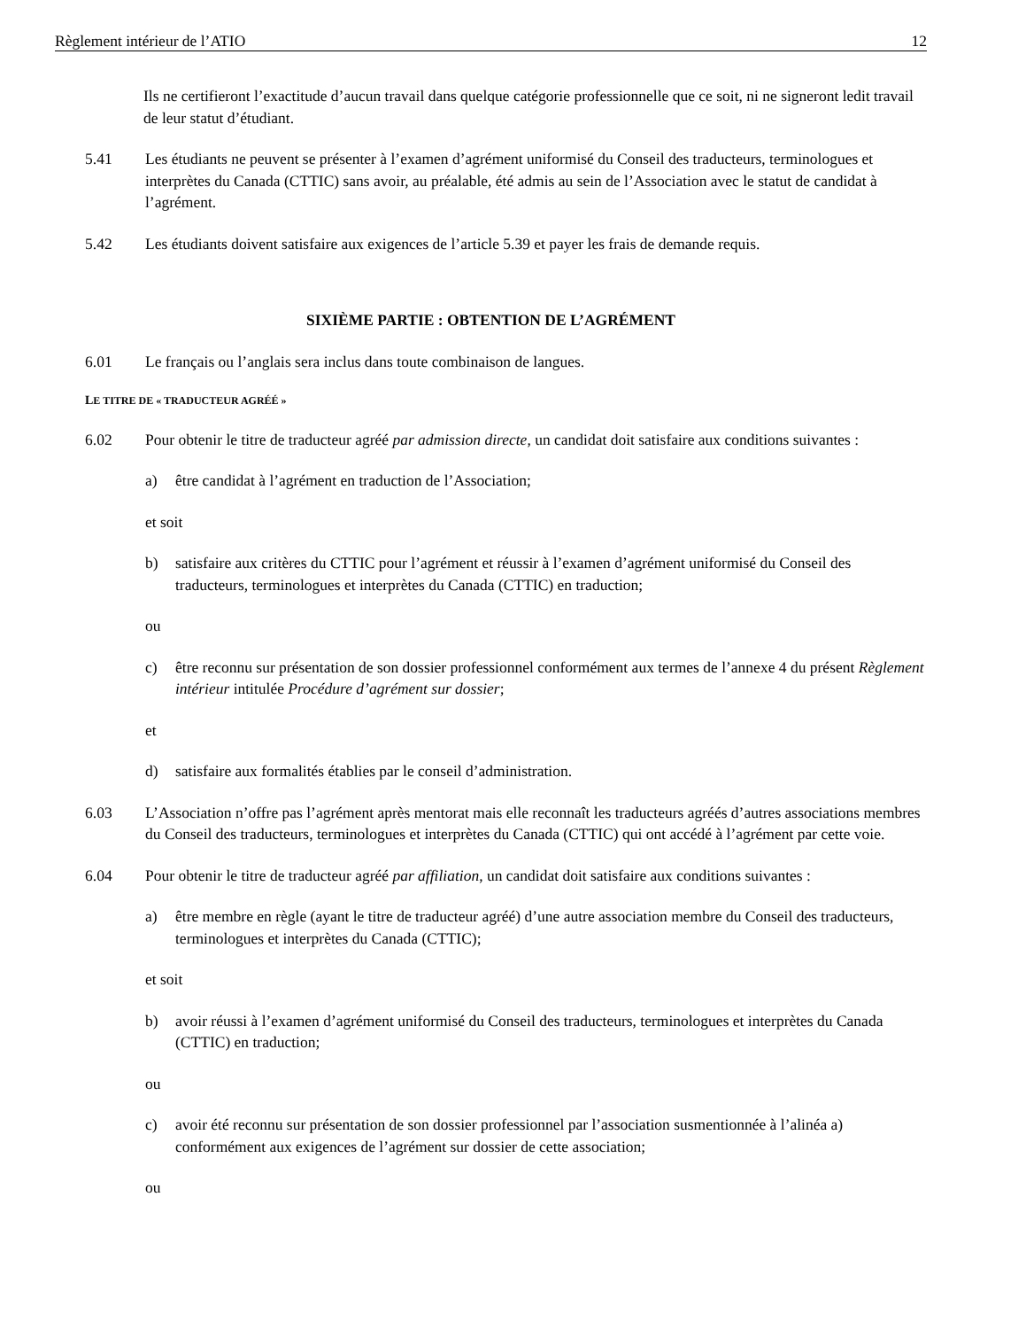Règlement intérieur de l’ATIO 12
Ils ne certifieront l’exactitude d’aucun travail dans quelque catégorie professionnelle que ce soit, ni ne signeront ledit travail de leur statut d’étudiant.
5.41 Les étudiants ne peuvent se présenter à l’examen d’agrément uniformisé du Conseil des traducteurs, terminologues et interprètes du Canada (CTTIC) sans avoir, au préalable, été admis au sein de l’Association avec le statut de candidat à l’agrément.
5.42 Les étudiants doivent satisfaire aux exigences de l’article 5.39 et payer les frais de demande requis.
SIXIÈME PARTIE : OBTENTION DE L’AGRÉMENT
6.01 Le français ou l’anglais sera inclus dans toute combinaison de langues.
LE TITRE DE « TRADUCTEUR AGRÉÉ »
6.02 Pour obtenir le titre de traducteur agréé par admission directe, un candidat doit satisfaire aux conditions suivantes :
a) être candidat à l’agrément en traduction de l’Association;
et soit
b) satisfaire aux critères du CTTIC pour l’agrément et réussir à l’examen d’agrément uniformisé du Conseil des traducteurs, terminologues et interprètes du Canada (CTTIC) en traduction;
ou
c) être reconnu sur présentation de son dossier professionnel conformément aux termes de l’annexe 4 du présent Règlement intérieur intitulée Procédure d’agrément sur dossier;
et
d) satisfaire aux formalités établies par le conseil d’administration.
6.03 L’Association n’offre pas l’agrément après mentorat mais elle reconnaît les traducteurs agréés d’autres associations membres du Conseil des traducteurs, terminologues et interprètes du Canada (CTTIC) qui ont accédé à l’agrément par cette voie.
6.04 Pour obtenir le titre de traducteur agréé par affiliation, un candidat doit satisfaire aux conditions suivantes :
a) être membre en règle (ayant le titre de traducteur agréé) d’une autre association membre du Conseil des traducteurs, terminologues et interprètes du Canada (CTTIC);
et soit
b) avoir réussi à l’examen d’agrément uniformisé du Conseil des traducteurs, terminologues et interprètes du Canada (CTTIC) en traduction;
ou
c) avoir été reconnu sur présentation de son dossier professionnel par l’association susmentionnée à l’alinéa a) conformément aux exigences de l’agrément sur dossier de cette association;
ou